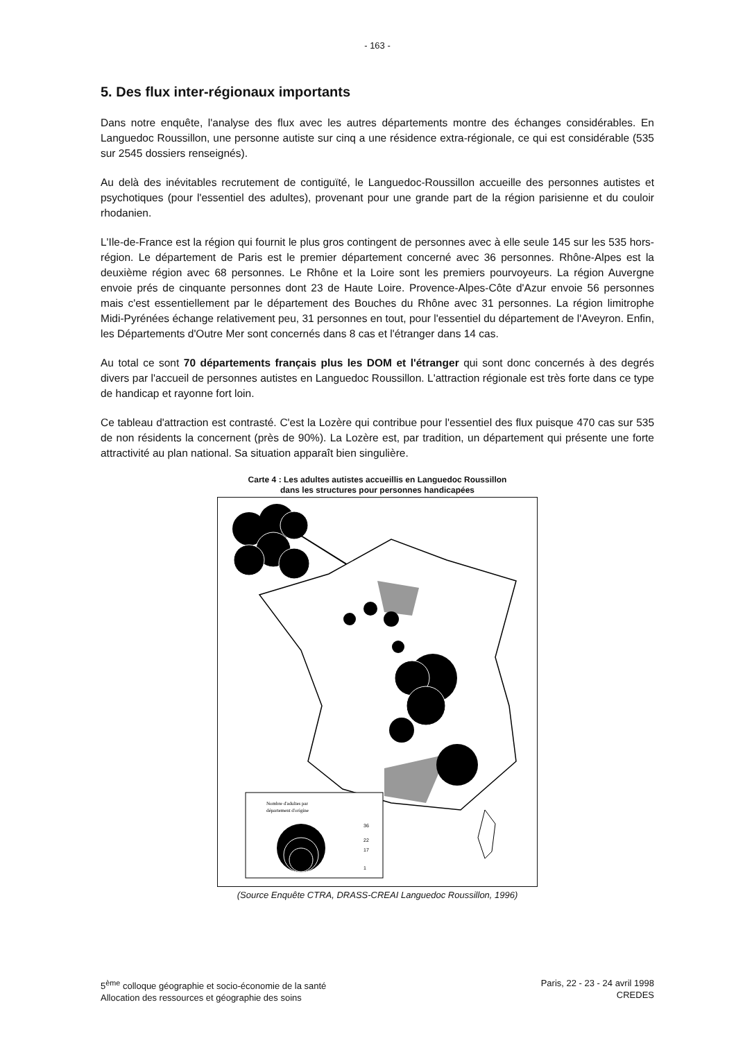- 163 -
5. Des flux inter-régionaux importants
Dans notre enquête, l'analyse des flux avec les autres départements montre des échanges considérables. En Languedoc Roussillon, une personne autiste sur cinq a une résidence extra-régionale, ce qui est considérable (535 sur 2545 dossiers renseignés).
Au delà des inévitables recrutement de contiguïté, le Languedoc-Roussillon accueille des personnes autistes et psychotiques (pour l'essentiel des adultes), provenant pour une grande part de la région parisienne et du couloir rhodanien.
L'Ile-de-France est la région qui fournit le plus gros contingent de personnes avec à elle seule 145 sur les 535 hors-région. Le département de Paris est le premier département concerné avec 36 personnes. Rhône-Alpes est la deuxième région avec 68 personnes. Le Rhône et la Loire sont les premiers pourvoyeurs. La région Auvergne envoie prés de cinquante personnes dont 23 de Haute Loire. Provence-Alpes-Côte d'Azur envoie 56 personnes mais c'est essentiellement par le département des Bouches du Rhône avec 31 personnes. La région limitrophe Midi-Pyrénées échange relativement peu, 31 personnes en tout, pour l'essentiel du département de l'Aveyron. Enfin, les Départements d'Outre Mer sont concernés dans 8 cas et l'étranger dans 14 cas.
Au total ce sont 70 départements français plus les DOM et l'étranger qui sont donc concernés à des degrés divers par l'accueil de personnes autistes en Languedoc Roussillon. L'attraction régionale est très forte dans ce type de handicap et rayonne fort loin.
Ce tableau d'attraction est contrasté. C'est la Lozère qui contribue pour l'essentiel des flux puisque 470 cas sur 535 de non résidents la concernent (près de 90%). La Lozère est, par tradition, un département qui présente une forte attractivité au plan national. Sa situation apparaît bien singulière.
Carte 4 : Les adultes autistes accueillis en Languedoc Roussillon
dans les structures pour personnes handicapées
Nombre d'adultes par
département d'origine
36
22
17
1
(Source Enquête CTRA, DRASS-CREAI Languedoc Roussillon, 1996)
5<sup>ème</sup> colloque géographie et socio-économie de la santé
Allocation des ressources et géographie des soins
Paris, 22 - 23 - 24 avril 1998
CREDES